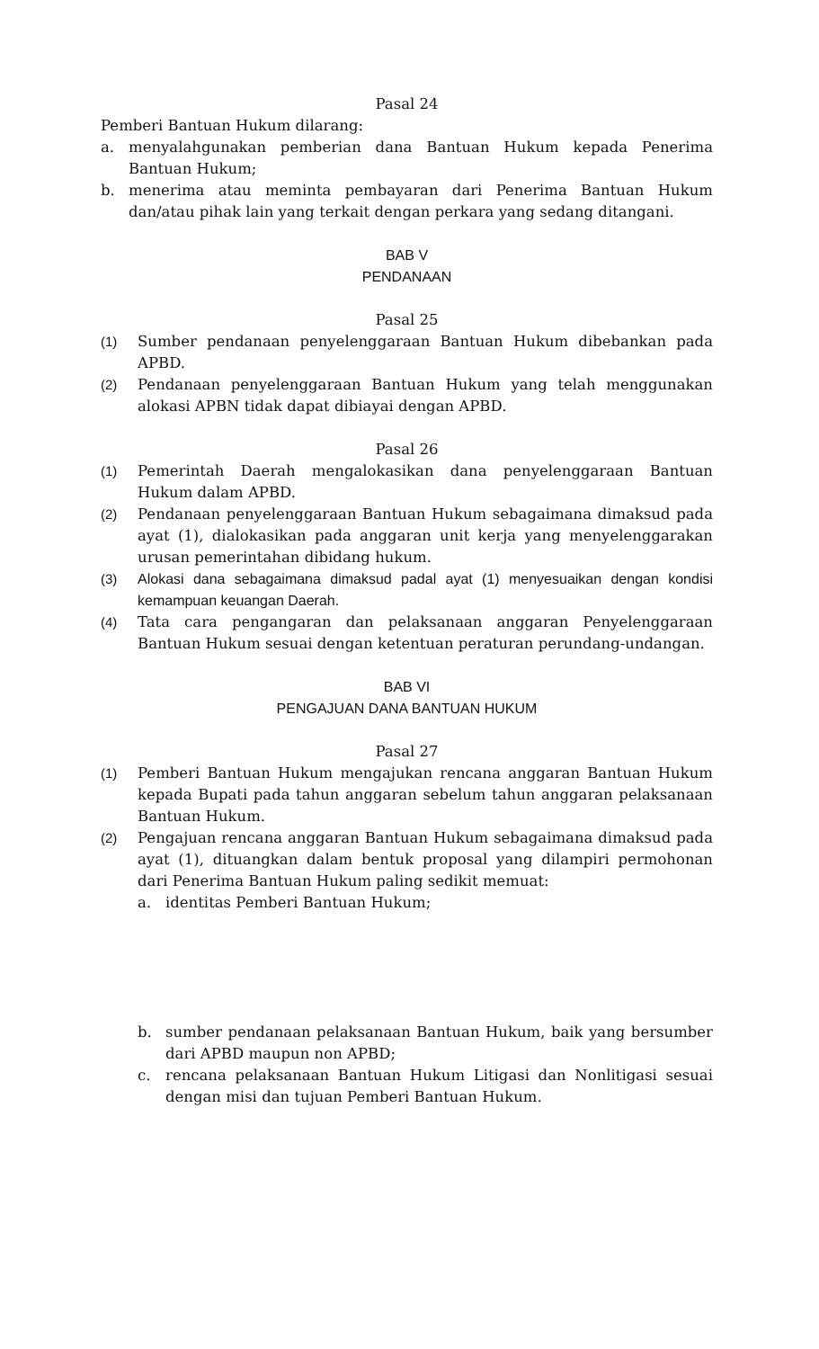Pasal 24
Pemberi Bantuan Hukum dilarang:
a. menyalahgunakan pemberian dana Bantuan Hukum kepada Penerima Bantuan Hukum;
b. menerima atau meminta pembayaran dari Penerima Bantuan Hukum dan/atau pihak lain yang terkait dengan perkara yang sedang ditangani.
BAB V
PENDANAAN
Pasal 25
(1) Sumber pendanaan penyelenggaraan Bantuan Hukum dibebankan pada APBD.
(2) Pendanaan penyelenggaraan Bantuan Hukum yang telah menggunakan alokasi APBN tidak dapat dibiayai dengan APBD.
Pasal 26
(1) Pemerintah Daerah mengalokasikan dana penyelenggaraan Bantuan Hukum dalam APBD.
(2) Pendanaan penyelenggaraan Bantuan Hukum sebagaimana dimaksud pada ayat (1), dialokasikan pada anggaran unit kerja yang menyelenggarakan urusan pemerintahan dibidang hukum.
(3) Alokasi dana sebagaimana dimaksud padal ayat (1) menyesuaikan dengan kondisi kemampuan keuangan Daerah.
(4) Tata cara pengangaran dan pelaksanaan anggaran Penyelenggaraan Bantuan Hukum sesuai dengan ketentuan peraturan perundang-undangan.
BAB VI
PENGAJUAN DANA BANTUAN HUKUM
Pasal 27
(1) Pemberi Bantuan Hukum mengajukan rencana anggaran Bantuan Hukum kepada Bupati pada tahun anggaran sebelum tahun anggaran pelaksanaan Bantuan Hukum.
(2) Pengajuan rencana anggaran Bantuan Hukum sebagaimana dimaksud pada ayat (1), dituangkan dalam bentuk proposal yang dilampiri permohonan dari Penerima Bantuan Hukum paling sedikit memuat:
a. identitas Pemberi Bantuan Hukum;
b. sumber pendanaan pelaksanaan Bantuan Hukum, baik yang bersumber dari APBD maupun non APBD;
c. rencana pelaksanaan Bantuan Hukum Litigasi dan Nonlitigasi sesuai dengan misi dan tujuan Pemberi Bantuan Hukum.